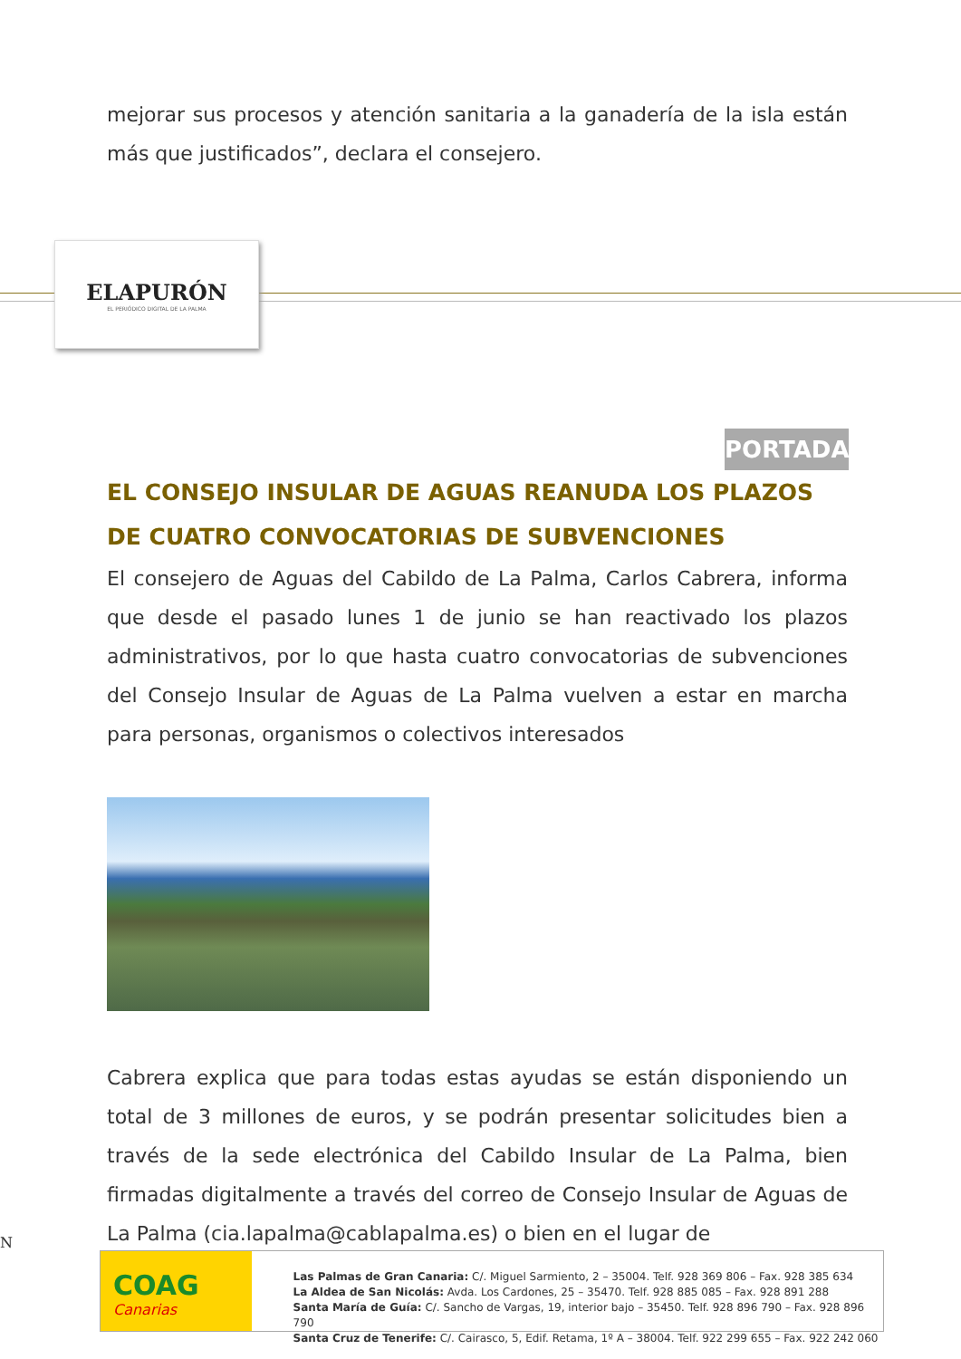mejorar sus procesos y atención sanitaria a la ganadería de la isla están más que justificados”, declara el consejero.
ELAPURÓN
EL PERIÓDICO DIGITAL DE LA PALMA
PORTADA
EL CONSEJO INSULAR DE AGUAS REANUDA LOS PLAZOS DE CUATRO CONVOCATORIAS DE SUBVENCIONES
El consejero de Aguas del Cabildo de La Palma, Carlos Cabrera, informa que desde el pasado lunes 1 de junio se han reactivado los plazos administrativos, por lo que hasta cuatro convocatorias de subvenciones del Consejo Insular de Aguas de La Palma vuelven a estar en marcha para personas, organismos o colectivos interesados
Cabrera explica que para todas estas ayudas se están disponiendo un total de 3 millones de euros, y se podrán presentar solicitudes bien a través de la sede electrónica del Cabildo Insular de La Palma, bien firmadas digitalmente a través del correo de Consejo Insular de Aguas de La Palma (cia.lapalma@cablapalma.es) o bien en el lugar de
N
COAG
Canarias
Las Palmas de Gran Canaria: C/. Miguel Sarmiento, 2 – 35004. Telf. 928 369 806 – Fax. 928 385 634
La Aldea de San Nicolás: Avda. Los Cardones, 25 – 35470. Telf. 928 885 085 – Fax. 928 891 288
Santa María de Guía: C/. Sancho de Vargas, 19, interior bajo – 35450. Telf. 928 896 790 – Fax. 928 896 790
Santa Cruz de Tenerife: C/. Cairasco, 5, Edif. Retama, 1º A – 38004. Telf. 922 299 655 – Fax. 922 242 060